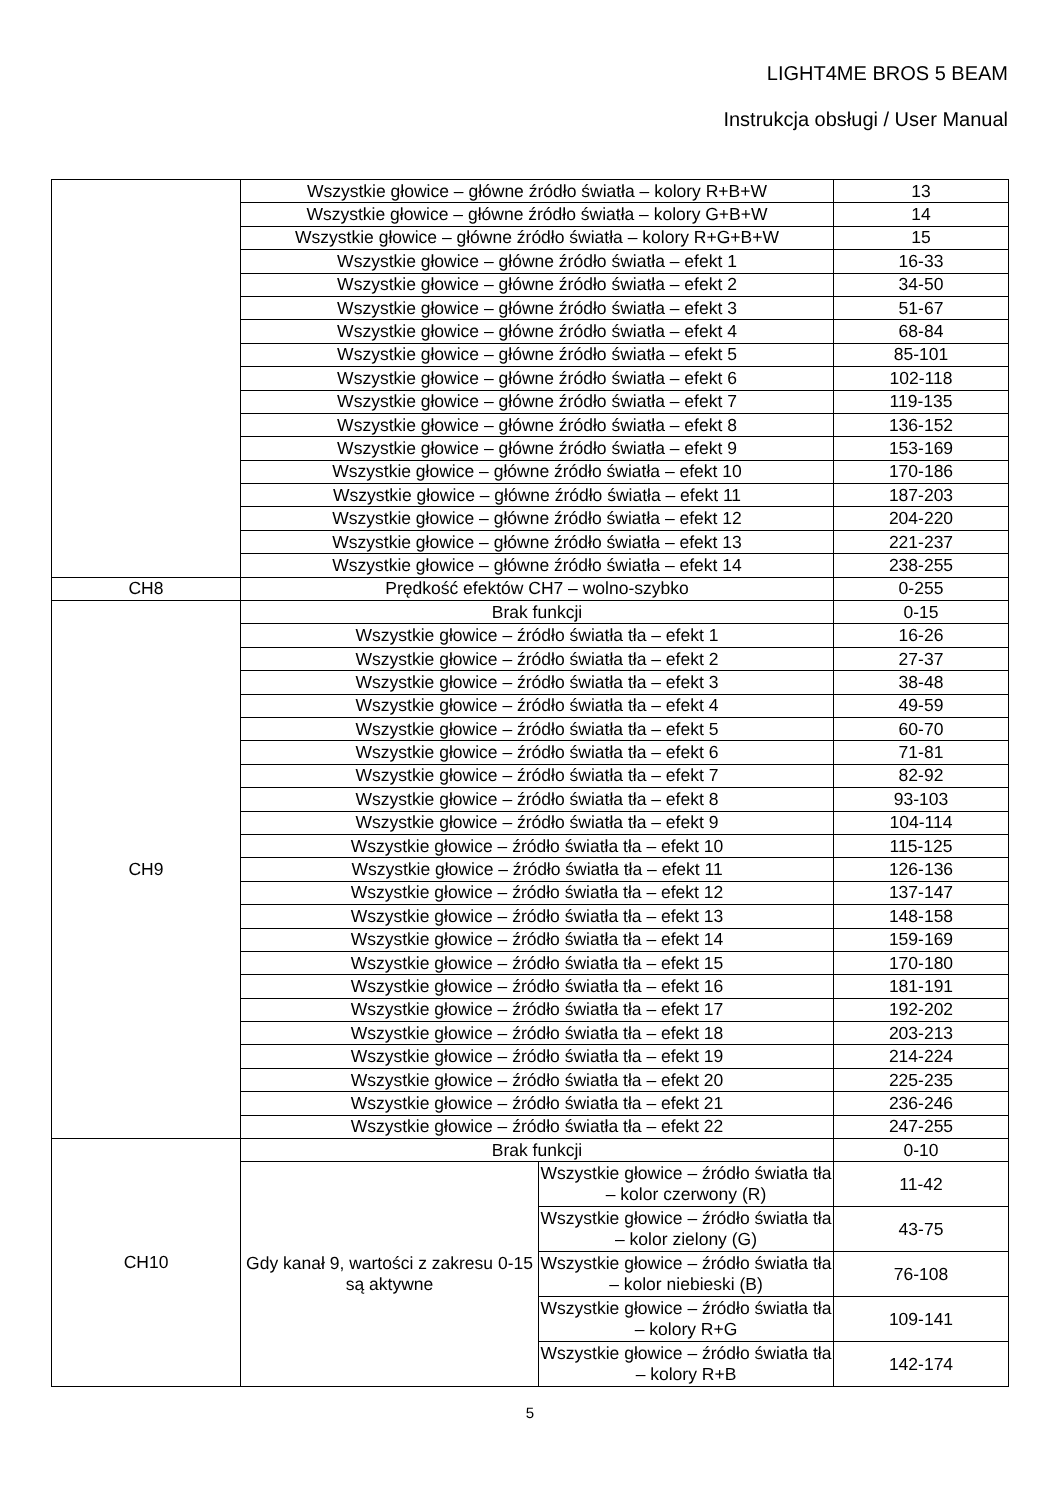LIGHT4ME BROS 5 BEAM
Instrukcja obsługi / User Manual
| | Wszystkie głowice – główne źródło światła – kolory R+B+W | | 13 |
| | Wszystkie głowice – główne źródło światła – kolory G+B+W | | 14 |
| | Wszystkie głowice – główne źródło światła – kolory R+G+B+W | | 15 |
| | Wszystkie głowice – główne źródło światła – efekt 1 | | 16-33 |
| | Wszystkie głowice – główne źródło światła – efekt 2 | | 34-50 |
| | Wszystkie głowice – główne źródło światła – efekt 3 | | 51-67 |
| | Wszystkie głowice – główne źródło światła – efekt 4 | | 68-84 |
| | Wszystkie głowice – główne źródło światła – efekt 5 | | 85-101 |
| | Wszystkie głowice – główne źródło światła – efekt 6 | | 102-118 |
| | Wszystkie głowice – główne źródło światła – efekt 7 | | 119-135 |
| | Wszystkie głowice – główne źródło światła – efekt 8 | | 136-152 |
| | Wszystkie głowice – główne źródło światła – efekt 9 | | 153-169 |
| | Wszystkie głowice – główne źródło światła – efekt 10 | | 170-186 |
| | Wszystkie głowice – główne źródło światła – efekt 11 | | 187-203 |
| | Wszystkie głowice – główne źródło światła – efekt 12 | | 204-220 |
| | Wszystkie głowice – główne źródło światła – efekt 13 | | 221-237 |
| | Wszystkie głowice – główne źródło światła – efekt 14 | | 238-255 |
| CH8 | Prędkość efektów CH7 – wolno-szybko | | 0-255 |
| CH9 | Brak funkcji | | 0-15 |
| | Wszystkie głowice – źródło światła tła – efekt 1 | | 16-26 |
| | Wszystkie głowice – źródło światła tła – efekt 2 | | 27-37 |
| | Wszystkie głowice – źródło światła tła – efekt 3 | | 38-48 |
| | Wszystkie głowice – źródło światła tła – efekt 4 | | 49-59 |
| | Wszystkie głowice – źródło światła tła – efekt 5 | | 60-70 |
| | Wszystkie głowice – źródło światła tła – efekt 6 | | 71-81 |
| | Wszystkie głowice – źródło światła tła – efekt 7 | | 82-92 |
| | Wszystkie głowice – źródło światła tła – efekt 8 | | 93-103 |
| | Wszystkie głowice – źródło światła tła – efekt 9 | | 104-114 |
| | Wszystkie głowice – źródło światła tła – efekt 10 | | 115-125 |
| | Wszystkie głowice – źródło światła tła – efekt 11 | | 126-136 |
| | Wszystkie głowice – źródło światła tła – efekt 12 | | 137-147 |
| | Wszystkie głowice – źródło światła tła – efekt 13 | | 148-158 |
| | Wszystkie głowice – źródło światła tła – efekt 14 | | 159-169 |
| | Wszystkie głowice – źródło światła tła – efekt 15 | | 170-180 |
| | Wszystkie głowice – źródło światła tła – efekt 16 | | 181-191 |
| | Wszystkie głowice – źródło światła tła – efekt 17 | | 192-202 |
| | Wszystkie głowice – źródło światła tła – efekt 18 | | 203-213 |
| | Wszystkie głowice – źródło światła tła – efekt 19 | | 214-224 |
| | Wszystkie głowice – źródło światła tła – efekt 20 | | 225-235 |
| | Wszystkie głowice – źródło światła tła – efekt 21 | | 236-246 |
| | Wszystkie głowice – źródło światła tła – efekt 22 | | 247-255 |
| CH10 | Brak funkcji | | 0-10 |
| | Gdy kanał 9, wartości z zakresu 0-15 są aktywne | Wszystkie głowice – źródło światła tła – kolor czerwony (R) | 11-42 |
| | | Wszystkie głowice – źródło światła tła – kolor zielony (G) | 43-75 |
| | | Wszystkie głowice – źródło światła tła – kolor niebieski (B) | 76-108 |
| | | Wszystkie głowice – źródło światła tła – kolory R+G | 109-141 |
| | | Wszystkie głowice – źródło światła tła – kolory R+B | 142-174 |
5